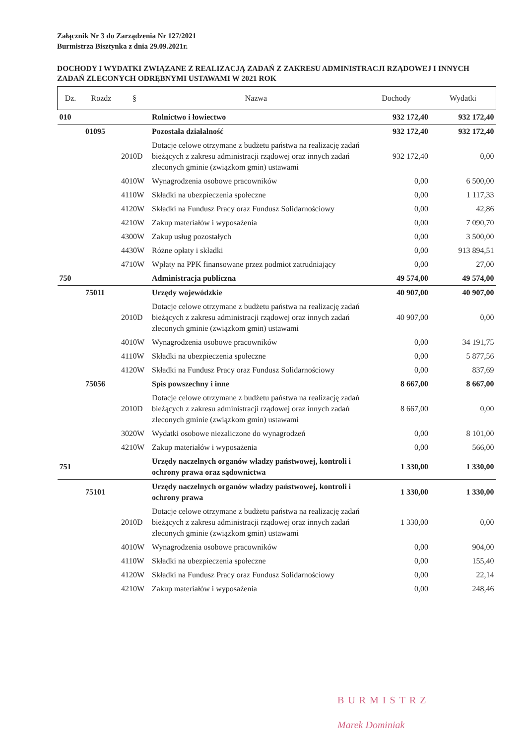Załącznik Nr 3 do Zarządzenia Nr 127/2021
Burmistrza Bisztynka z dnia 29.09.2021r.
DOCHODY I WYDATKI ZWIĄZANE Z REALIZACJĄ ZADAŃ Z ZAKRESU ADMINISTRACJI RZĄDOWEJ I INNYCH ZADAŃ ZLECONYCH ODRĘBNYMI USTAWAMI W 2021 ROK
| Dz. | Rozdz | § | Nazwa | Dochody | Wydatki |
| --- | --- | --- | --- | --- | --- |
| 010 | | | Rolnictwo i łowiectwo | 932 172,40 | 932 172,40 |
| | 01095 | | Pozostała działalność | 932 172,40 | 932 172,40 |
| | | 2010D | Dotacje celowe otrzymane z budżetu państwa na realizację zadań bieżących z zakresu administracji rządowej oraz innych zadań zleconych gminie (związkom gmin) ustawami | 932 172,40 | 0,00 |
| | | 4010W | Wynagrodzenia osobowe pracowników | 0,00 | 6 500,00 |
| | | 4110W | Składki na ubezpieczenia społeczne | 0,00 | 1 117,33 |
| | | 4120W | Składki na Fundusz Pracy oraz Fundusz Solidarnościowy | 0,00 | 42,86 |
| | | 4210W | Zakup materiałów i wyposażenia | 0,00 | 7 090,70 |
| | | 4300W | Zakup usług pozostałych | 0,00 | 3 500,00 |
| | | 4430W | Różne opłaty i składki | 0,00 | 913 894,51 |
| | | 4710W | Wpłaty na PPK finansowane przez podmiot zatrudniający | 0,00 | 27,00 |
| 750 | | | Administracja publiczna | 49 574,00 | 49 574,00 |
| | 75011 | | Urzędy wojewódzkie | 40 907,00 | 40 907,00 |
| | | 2010D | Dotacje celowe otrzymane z budżetu państwa na realizację zadań bieżących z zakresu administracji rządowej oraz innych zadań zleconych gminie (związkom gmin) ustawami | 40 907,00 | 0,00 |
| | | 4010W | Wynagrodzenia osobowe pracowników | 0,00 | 34 191,75 |
| | | 4110W | Składki na ubezpieczenia społeczne | 0,00 | 5 877,56 |
| | | 4120W | Składki na Fundusz Pracy oraz Fundusz Solidarnościowy | 0,00 | 837,69 |
| | 75056 | | Spis powszechny i inne | 8 667,00 | 8 667,00 |
| | | 2010D | Dotacje celowe otrzymane z budżetu państwa na realizację zadań bieżących z zakresu administracji rządowej oraz innych zadań zleconych gminie (związkom gmin) ustawami | 8 667,00 | 0,00 |
| | | 3020W | Wydatki osobowe niezaliczone do wynagrodzeń | 0,00 | 8 101,00 |
| | | 4210W | Zakup materiałów i wyposażenia | 0,00 | 566,00 |
| 751 | | | Urzędy naczelnych organów władzy państwowej, kontroli i ochrony prawa oraz sądownictwa | 1 330,00 | 1 330,00 |
| | 75101 | | Urzędy naczelnych organów władzy państwowej, kontroli i ochrony prawa | 1 330,00 | 1 330,00 |
| | | 2010D | Dotacje celowe otrzymane z budżetu państwa na realizację zadań bieżących z zakresu administracji rządowej oraz innych zadań zleconych gminie (związkom gmin) ustawami | 1 330,00 | 0,00 |
| | | 4010W | Wynagrodzenia osobowe pracowników | 0,00 | 904,00 |
| | | 4110W | Składki na ubezpieczenia społeczne | 0,00 | 155,40 |
| | | 4120W | Składki na Fundusz Pracy oraz Fundusz Solidarnościowy | 0,00 | 22,14 |
| | | 4210W | Zakup materiałów i wyposażenia | 0,00 | 248,46 |
BURMISTRZ
Marek Dominiak